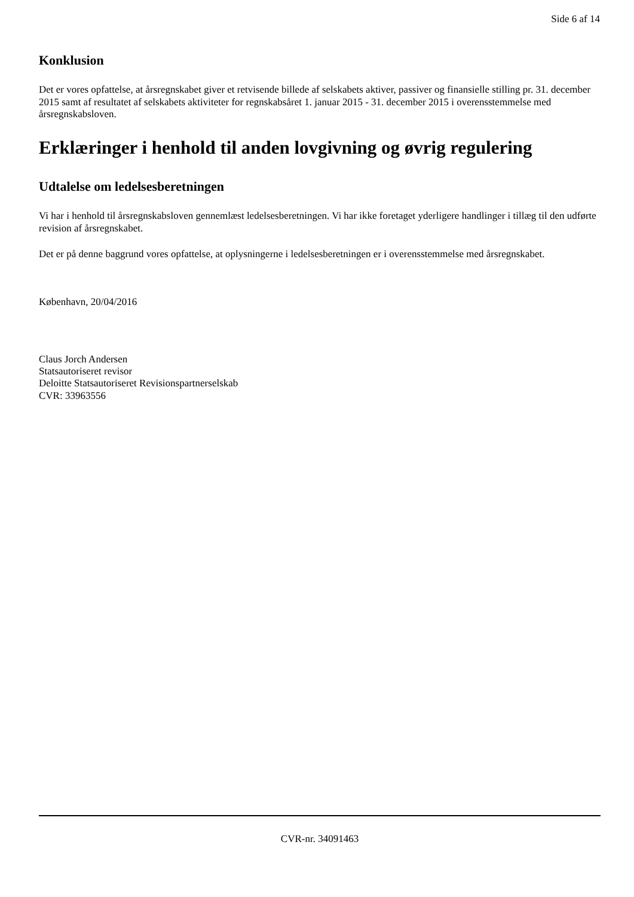Side 6 af 14
Konklusion
Det er vores opfattelse, at årsregnskabet giver et retvisende billede af selskabets aktiver, passiver og finansielle stilling pr. 31. december 2015 samt af resultatet af selskabets aktiviteter for regnskabsåret 1. januar 2015 - 31. december 2015 i overensstemmelse med årsregnskabsloven.
Erklæringer i henhold til anden lovgivning og øvrig regulering
Udtalelse om ledelsesberetningen
Vi har i henhold til årsregnskabsloven gennemlæst ledelsesberetningen. Vi har ikke foretaget yderligere handlinger i tillæg til den udførte revision af årsregnskabet.
Det er på denne baggrund vores opfattelse, at oplysningerne i ledelsesberetningen er i overensstemmelse med årsregnskabet.
København, 20/04/2016
Claus Jorch Andersen
Statsautoriseret revisor
Deloitte Statsautoriseret Revisionspartnerselskab
CVR: 33963556
CVR-nr. 34091463